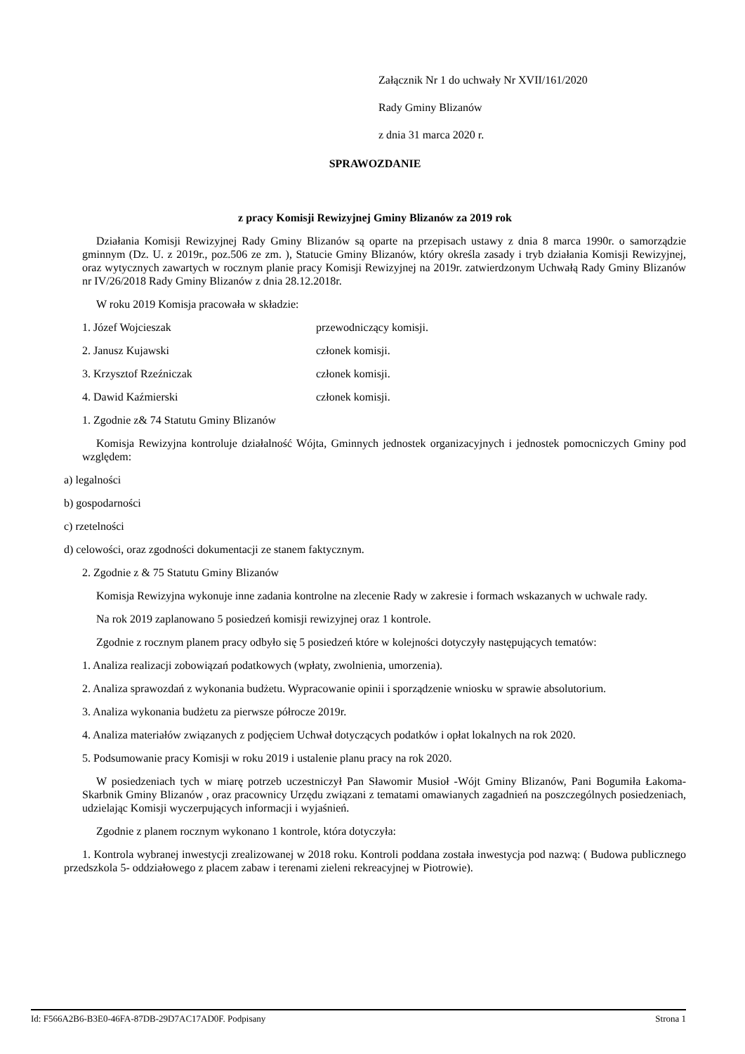Załącznik Nr 1 do uchwały Nr XVII/161/2020
Rady Gminy Blizanów
z dnia 31 marca 2020 r.
SPRAWOZDANIE
z pracy Komisji Rewizyjnej Gminy Blizanów za 2019 rok
Działania Komisji Rewizyjnej Rady Gminy Blizanów są oparte na przepisach ustawy z dnia 8 marca 1990r. o samorządzie gminnym (Dz. U. z 2019r., poz.506 ze zm. ), Statucie Gminy Blizanów, który określa zasady i tryb działania Komisji Rewizyjnej, oraz wytycznych zawartych w rocznym planie pracy Komisji Rewizyjnej na 2019r. zatwierdzonym Uchwałą Rady Gminy Blizanów nr IV/26/2018 Rady Gminy Blizanów z dnia 28.12.2018r.
W roku 2019 Komisja pracowała w składzie:
1. Józef Wojcieszak przewodniczący komisji.
2. Janusz Kujawski członek komisji.
3. Krzysztof Rzeźniczak członek komisji.
4. Dawid Kaźmierski członek komisji.
1. Zgodnie z& 74 Statutu Gminy Blizanów
Komisja Rewizyjna kontroluje działalność Wójta, Gminnych jednostek organizacyjnych i jednostek pomocniczych Gminy pod względem:
a) legalności
b) gospodarności
c) rzetelności
d) celowości, oraz zgodności dokumentacji ze stanem faktycznym.
2. Zgodnie z & 75 Statutu Gminy Blizanów
Komisja Rewizyjna wykonuje inne zadania kontrolne na zlecenie Rady w zakresie i formach wskazanych w uchwale rady.
Na rok 2019 zaplanowano 5 posiedzeń komisji rewizyjnej oraz 1 kontrole.
Zgodnie z rocznym planem pracy odbyło się 5 posiedzeń które w kolejności dotyczyły następujących tematów:
1. Analiza realizacji zobowiązań podatkowych (wpłaty, zwolnienia, umorzenia).
2. Analiza sprawozdań z wykonania budżetu. Wypracowanie opinii i sporządzenie wniosku w sprawie absolutorium.
3. Analiza wykonania budżetu za pierwsze półrocze 2019r.
4. Analiza materiałów związanych z podjęciem Uchwał dotyczących podatków i opłat lokalnych na rok 2020.
5. Podsumowanie pracy Komisji w roku 2019 i ustalenie planu pracy na rok 2020.
W posiedzeniach tych w miarę potrzeb uczestniczył Pan Sławomir Musioł -Wójt Gminy Blizanów, Pani Bogumiła Łakoma- Skarbnik Gminy Blizanów , oraz pracownicy Urzędu związani z tematami omawianych zagadnień na poszczególnych posiedzeniach, udzielając Komisji wyczerpujących informacji i wyjaśnień.
Zgodnie z planem rocznym wykonano 1 kontrole, która dotyczyła:
1. Kontrola wybranej inwestycji zrealizowanej w 2018 roku. Kontroli poddana została inwestycja pod nazwą: ( Budowa publicznego przedszkola 5- oddziałowego z placem zabaw i terenami zieleni rekreacyjnej w Piotrowie).
Id: F566A2B6-B3E0-46FA-87DB-29D7AC17AD0F. Podpisany Strona 1